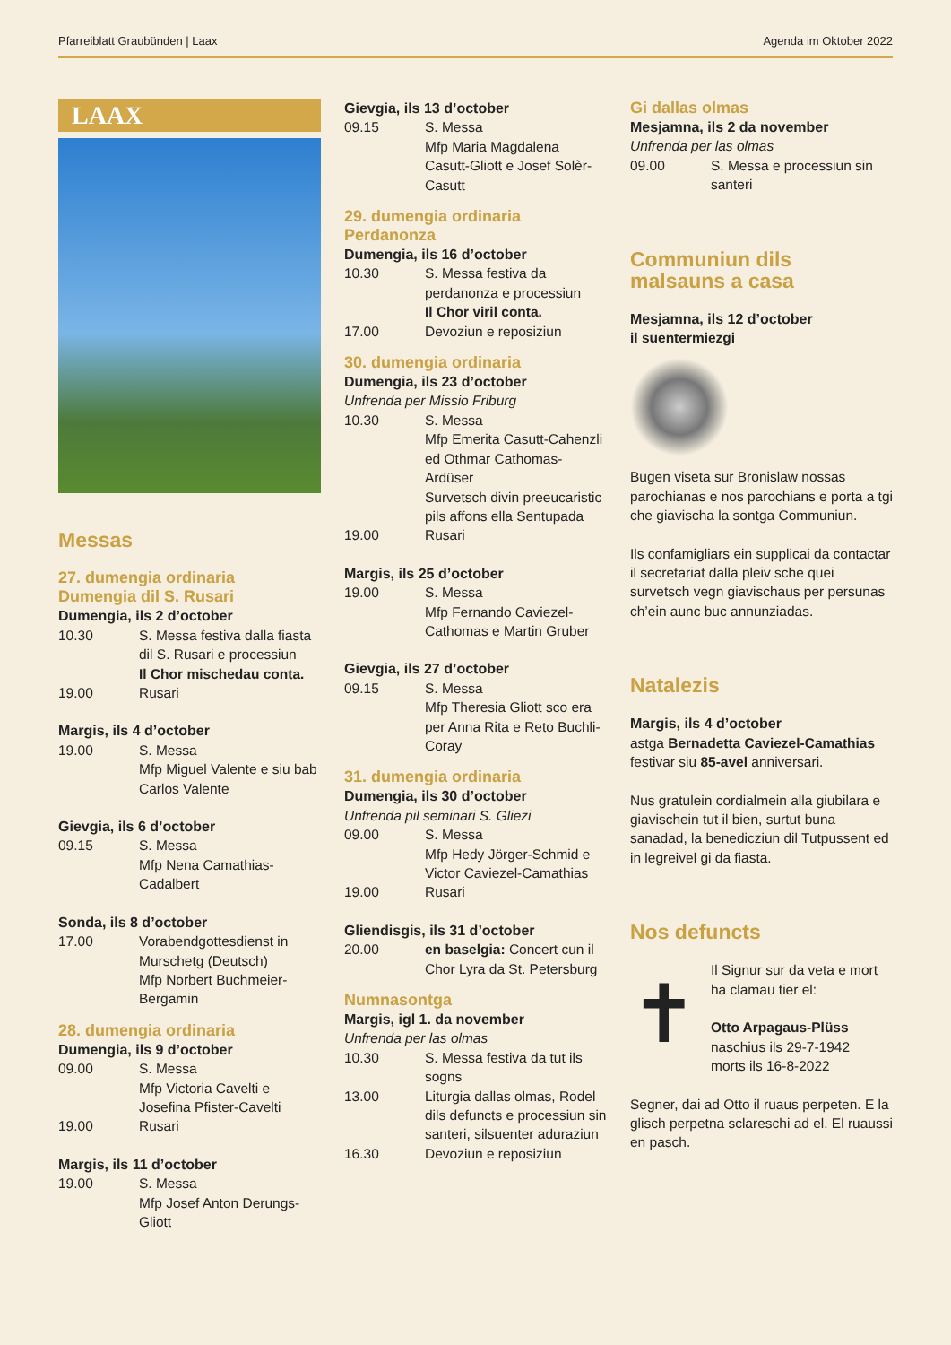Pfarreiblatt Graubünden | Laax Agenda im Oktober 2022
LAAX
Messas
27. dumengia ordinaria
Dumengia dil S. Rusari
Dumengia, ils 2 d’october
10.30 S. Messa festiva dalla fiasta dil S. Rusari e processiun
Il Chor mischedau conta.
19.00 Rusari
Margis, ils 4 d’october
19.00 S. Messa
Mfp Miguel Valente e siu bab Carlos Valente
Gievgia, ils 6 d’october
09.15 S. Messa
Mfp Nena Camathias-Cadalbert
Sonda, ils 8 d’october
17.00 Vorabendgottesdienst in Murschetg (Deutsch)
Mfp Norbert Buchmeier-Bergamin
28. dumengia ordinaria
Dumengia, ils 9 d’october
09.00 S. Messa
Mfp Victoria Cavelti e Josefina Pfister-Cavelti
19.00 Rusari
Margis, ils 11 d’october
19.00 S. Messa
Mfp Josef Anton Derungs-Gliott
Gievgia, ils 13 d’october
09.15 S. Messa
Mfp Maria Magdalena Casutt-Gliott e Josef Solèr-Casutt
29. dumengia ordinaria
Perdanonza
Dumengia, ils 16 d’october
10.30 S. Messa festiva da perdanonza e processiun
Il Chor viril conta.
17.00 Devoziun e reposiziun
30. dumengia ordinaria
Dumengia, ils 23 d’october
Unfrenda per Missio Friburg
10.30 S. Messa
Mfp Emerita Casutt-Cahenzli ed Othmar Cathomas-Ardüser
Survetsch divin preeucaristic pils affons ella Sentupada
19.00 Rusari
Margis, ils 25 d’october
19.00 S. Messa
Mfp Fernando Caviezel-Cathomas e Martin Gruber
Gievgia, ils 27 d’october
09.15 S. Messa
Mfp Theresia Gliott sco era per Anna Rita e Reto Buchli-Coray
31. dumengia ordinaria
Dumengia, ils 30 d’october
Unfrenda pil seminari S. Gliezi
09.00 S. Messa
Mfp Hedy Jörger-Schmid e Victor Caviezel-Camathias
19.00 Rusari
Gliendisgis, ils 31 d’october
20.00 en baselgia: Concert cun il Chor Lyra da St. Petersburg
Numnasontga
Margis, igl 1. da november
Unfrenda per las olmas
10.30 S. Messa festiva da tut ils sogns
13.00 Liturgia dallas olmas, Rodel dils defuncts e processiun sin santeri, silsuenter aduraziun
16.30 Devoziun e reposiziun
Gi dallas olmas
Mesjamna, ils 2 da november
Unfrenda per las olmas
09.00 S. Messa e processiun sin santeri
Communiun dils
malsauns a casa
Mesjamna, ils 12 d’october
il suentermiezgi
Bugen viseta sur Bronislaw nossas parochianas e nos parochians e porta a tgi che giavischa la sontga Communiun.
Ils confamigliars ein supplicai da contactar il secretariat dalla pleiv sche quei survetsch vegn giavischaus per persunas ch’ein aunc buc annunziadas.
Natalezis
Margis, ils 4 d’october
astga Bernadetta Caviezel-Camathias festivar siu 85-avel anniversari.
Nus gratulein cordialmein alla giubilara e giavischein tut il bien, surtut buna sanadad, la benedicziun dil Tutpussent ed in legreivel gi da fiasta.
Nos defuncts
✝
Il Signur sur da veta e mort ha clamau tier el:
Otto Arpagaus-Plüss
naschius ils 29-7-1942
morts ils 16-8-2022
Segner, dai ad Otto il ruaus perpeten. E la glisch perpetna sclareschi ad el. El ruaussi en pasch.